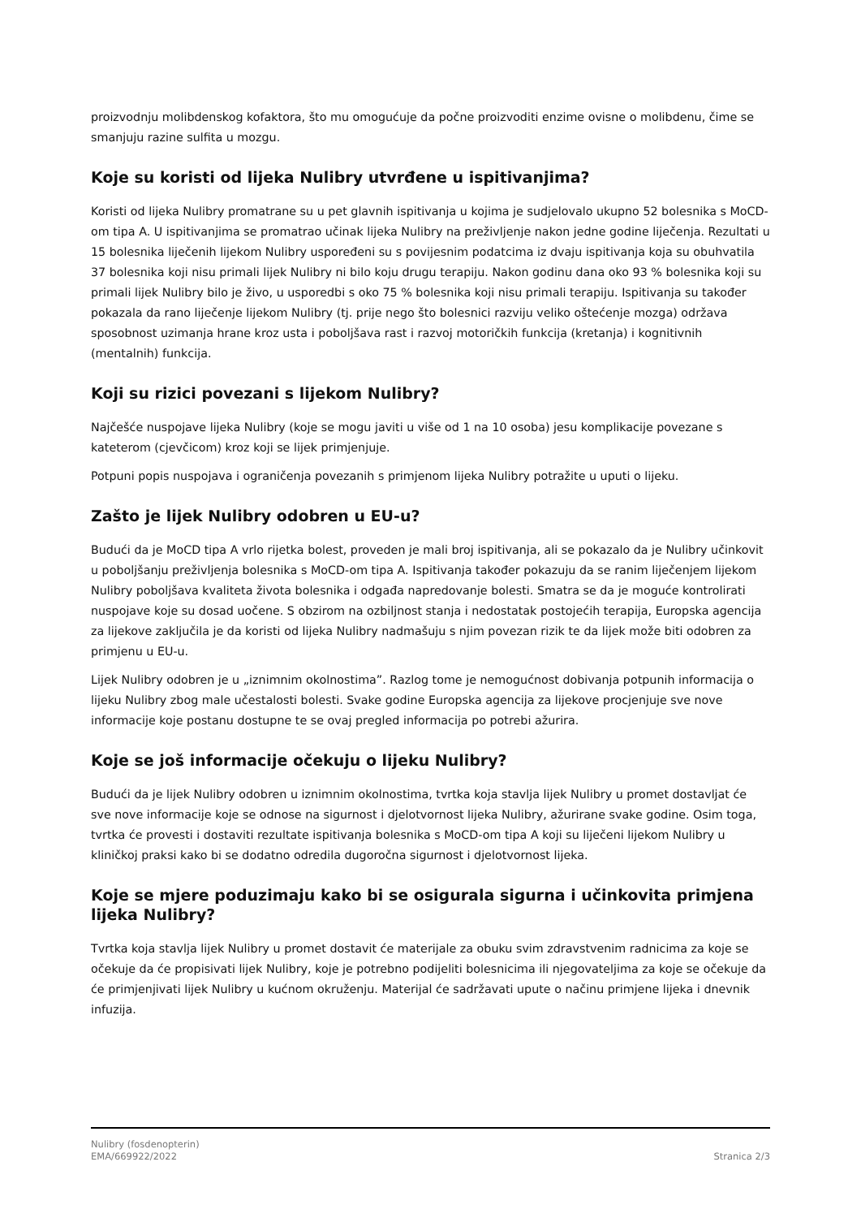proizvodnju molibdenskog kofaktora, što mu omogućuje da počne proizvoditi enzime ovisne o molibdenu, čime se smanjuju razine sulfita u mozgu.
Koje su koristi od lijeka Nulibry utvrđene u ispitivanjima?
Koristi od lijeka Nulibry promatrane su u pet glavnih ispitivanja u kojima je sudjelovalo ukupno 52 bolesnika s MoCD-om tipa A. U ispitivanjima se promatrao učinak lijeka Nulibry na preživljenje nakon jedne godine liječenja. Rezultati u 15 bolesnika liječenih lijekom Nulibry uspoređeni su s povijesnim podatcima iz dvaju ispitivanja koja su obuhvatila 37 bolesnika koji nisu primali lijek Nulibry ni bilo koju drugu terapiju. Nakon godinu dana oko 93 % bolesnika koji su primali lijek Nulibry bilo je živo, u usporedbi s oko 75 % bolesnika koji nisu primali terapiju. Ispitivanja su također pokazala da rano liječenje lijekom Nulibry (tj. prije nego što bolesnici razviju veliko oštećenje mozga) održava sposobnost uzimanja hrane kroz usta i poboljšava rast i razvoj motoričkih funkcija (kretanja) i kognitivnih (mentalnih) funkcija.
Koji su rizici povezani s lijekom Nulibry?
Najčešće nuspojave lijeka Nulibry (koje se mogu javiti u više od 1 na 10 osoba) jesu komplikacije povezane s kateterom (cjevčicom) kroz koji se lijek primjenjuje.
Potpuni popis nuspojava i ograničenja povezanih s primjenom lijeka Nulibry potražite u uputi o lijeku.
Zašto je lijek Nulibry odobren u EU-u?
Budući da je MoCD tipa A vrlo rijetka bolest, proveden je mali broj ispitivanja, ali se pokazalo da je Nulibry učinkovit u poboljšanju preživljenja bolesnika s MoCD-om tipa A. Ispitivanja također pokazuju da se ranim liječenjem lijekom Nulibry poboljšava kvaliteta života bolesnika i odgađa napredovanje bolesti. Smatra se da je moguće kontrolirati nuspojave koje su dosad uočene. S obzirom na ozbiljnost stanja i nedostatak postojećih terapija, Europska agencija za lijekove zaključila je da koristi od lijeka Nulibry nadmašuju s njim povezan rizik te da lijek može biti odobren za primjenu u EU-u.
Lijek Nulibry odobren je u „iznimnim okolnostima”. Razlog tome je nemogućnost dobivanja potpunih informacija o lijeku Nulibry zbog male učestalosti bolesti. Svake godine Europska agencija za lijekove procjenjuje sve nove informacije koje postanu dostupne te se ovaj pregled informacija po potrebi ažurira.
Koje se još informacije očekuju o lijeku Nulibry?
Budući da je lijek Nulibry odobren u iznimnim okolnostima, tvrtka koja stavlja lijek Nulibry u promet dostavljat će sve nove informacije koje se odnose na sigurnost i djelotvornost lijeka Nulibry, ažurirane svake godine. Osim toga, tvrtka će provesti i dostaviti rezultate ispitivanja bolesnika s MoCD-om tipa A koji su liječeni lijekom Nulibry u kliničkoj praksi kako bi se dodatno odredila dugoročna sigurnost i djelotvornost lijeka.
Koje se mjere poduzimaju kako bi se osigurala sigurna i učinkovita primjena lijeka Nulibry?
Tvrtka koja stavlja lijek Nulibry u promet dostavit će materijale za obuku svim zdravstvenim radnicima za koje se očekuje da će propisivati lijek Nulibry, koje je potrebno podijeliti bolesnicima ili njegovateljima za koje se očekuje da će primjenjivati lijek Nulibry u kućnom okruženju. Materijal će sadržavati upute o načinu primjene lijeka i dnevnik infuzija.
Nulibry (fosdenopterin)
EMA/669922/2022
Stranica 2/3